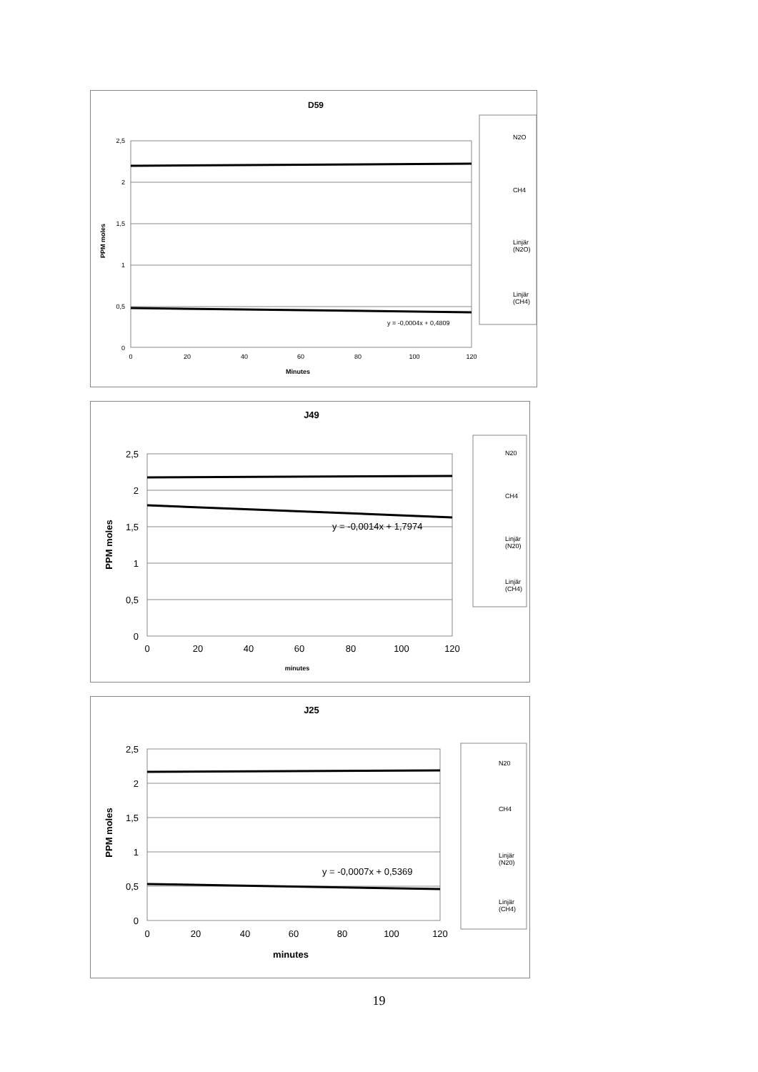D59
2,5
2
1,5
1
0,5
0
0
20
40
60
80
100
120
Minutes
PPM moles
y = -0,0004x + 0,4809
N2O
CH4
Linjär
(N2O)
Linjär
(CH4)
J49
2,5
2
1,5
1
0,5
0
0
20
40
60
80
100
120
minutes
PPM moles
y = -0,0014x + 1,7974
N20
CH4
Linjär
(N20)
Linjär
(CH4)
J25
2,5
2
1,5
1
0,5
0
0
20
40
60
80
100
120
minutes
PPM moles
y = -0,0007x + 0,5369
N20
CH4
Linjär
(N20)
Linjär
(CH4)
19